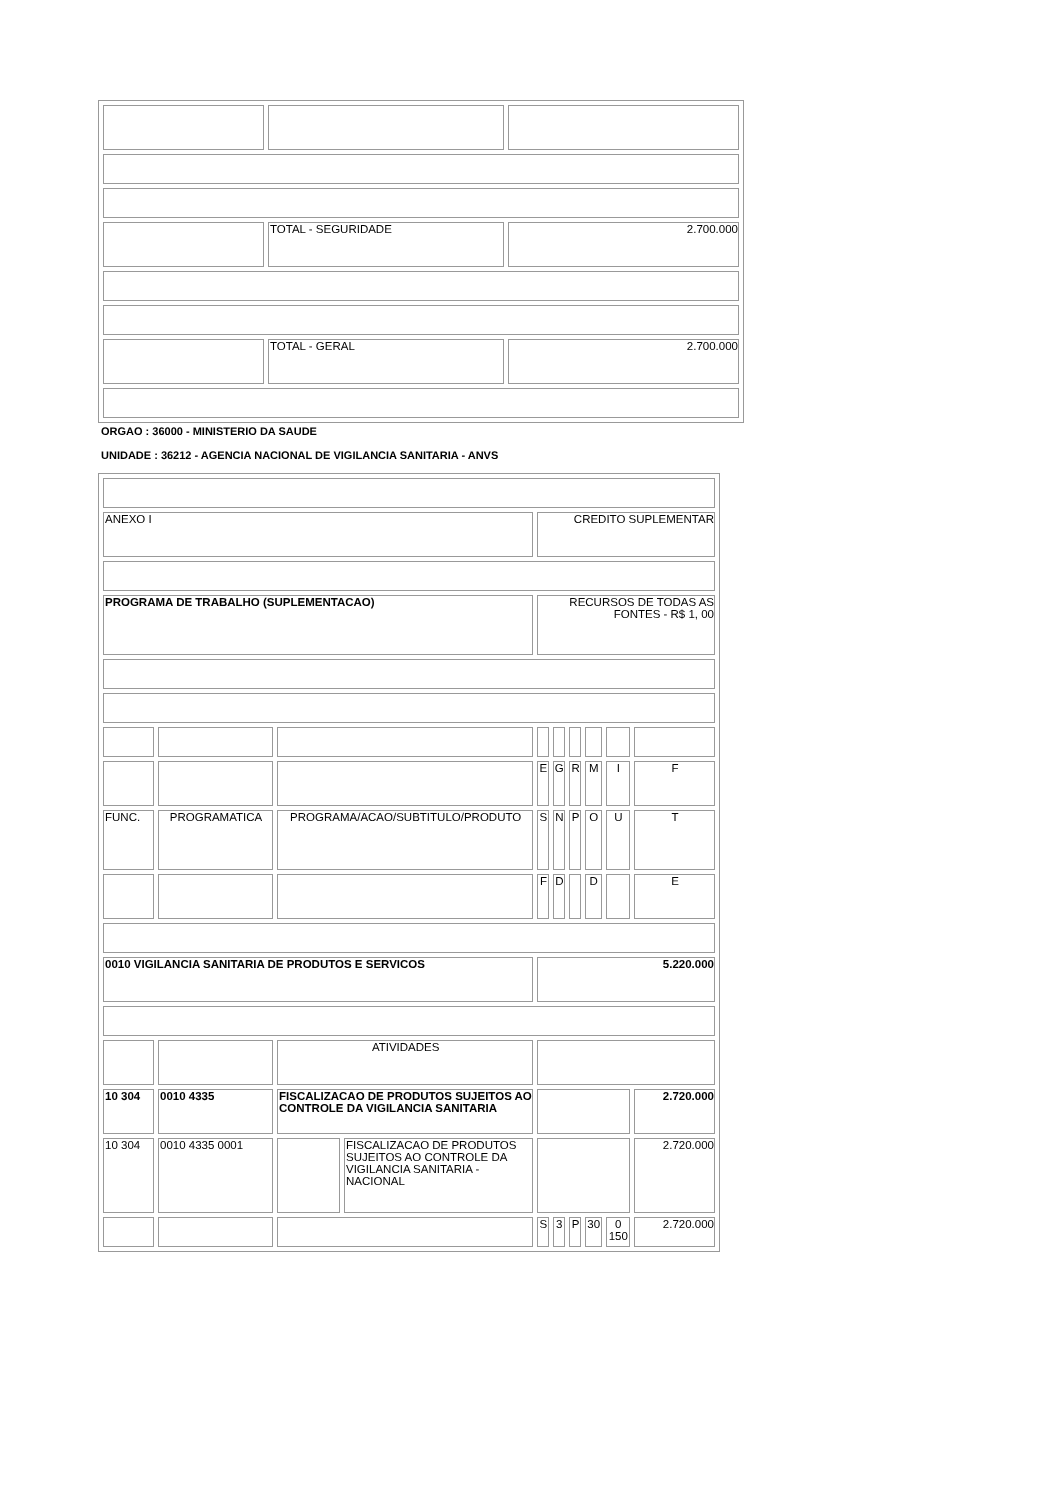| | TOTAL - SEGURIDADE | 2.700.000 |
| | TOTAL - GERAL | 2.700.000 |
ORGAO : 36000 - MINISTERIO DA SAUDE
UNIDADE : 36212 - AGENCIA NACIONAL DE VIGILANCIA SANITARIA - ANVS
| ANEXO I | | | | CREDITO SUPLEMENTAR | | | | | |
| PROGRAMA DE TRABALHO (SUPLEMENTACAO) | | | | RECURSOS DE TODAS AS FONTES - R$ 1, 00 | | | | | |
| | | | | E | G | R | M | I | F |
| FUNC. | PROGRAMATICA | PROGRAMA/ACAO/SUBTITULO/PRODUTO | | S | N | P | O | U | T |
| | | | | F | D | | D | | E |
| 0010 VIGILANCIA SANITARIA DE PRODUTOS E SERVICOS | | | | 5.220.000 | | | | | |
| | | ATIVIDADES | | | | | | | |
| 10 304 | 0010 4335 | FISCALIZACAO DE PRODUTOS SUJEITOS AO CONTROLE DA VIGILANCIA SANITARIA | | | | | | | 2.720.000 |
| 10 304 | 0010 4335 0001 | | FISCALIZACAO DE PRODUTOS SUJEITOS AO CONTROLE DA VIGILANCIA SANITARIA - NACIONAL | | | | | | 2.720.000 |
| | | | | S | 3 | P | 30 | 0 150 | 2.720.000 |